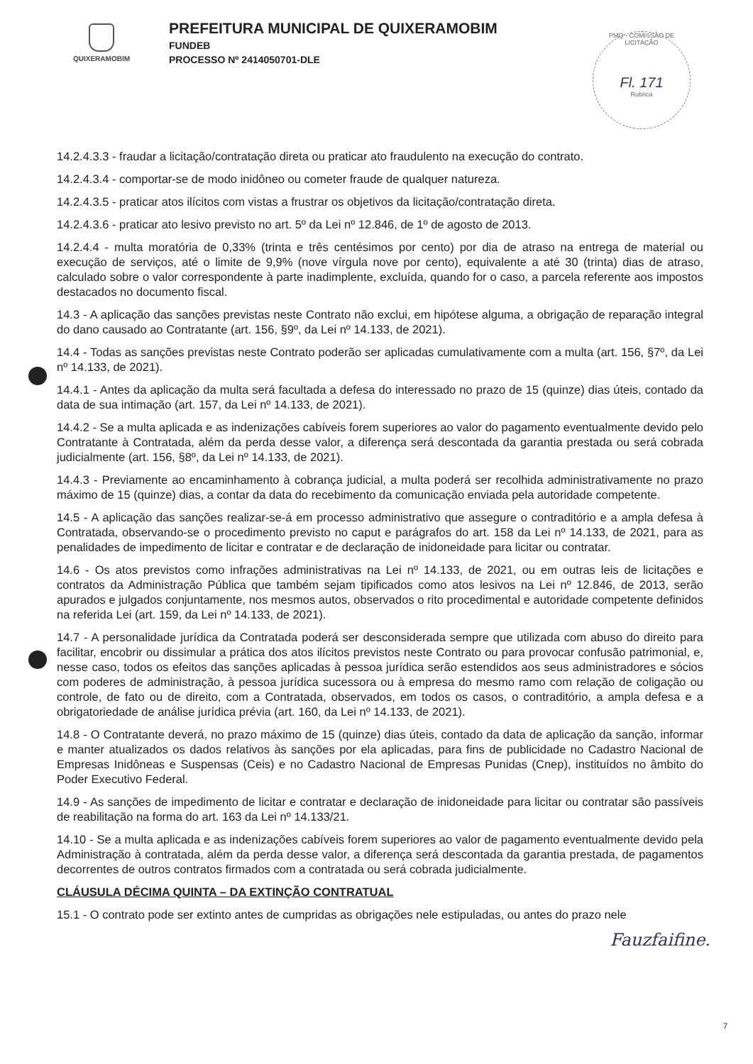QUIXERAMOBIM
PREFEITURA MUNICIPAL DE QUIXERAMOBIM
FUNDEB
PROCESSO Nº 2414050701-DLE
PMQ - COMISSÃO DE LICITAÇÃO
Fl. 171
Rubrica
14.2.4.3.3 - fraudar a licitação/contratação direta ou praticar ato fraudulento na execução do contrato.
14.2.4.3.4 - comportar-se de modo inidôneo ou cometer fraude de qualquer natureza.
14.2.4.3.5 - praticar atos ilícitos com vistas a frustrar os objetivos da licitação/contratação direta.
14.2.4.3.6 - praticar ato lesivo previsto no art. 5º da Lei nº 12.846, de 1º de agosto de 2013.
14.2.4.4 - multa moratória de 0,33% (trinta e três centésimos por cento) por dia de atraso na entrega de material ou execução de serviços, até o limite de 9,9% (nove vírgula nove por cento), equivalente a até 30 (trinta) dias de atraso, calculado sobre o valor correspondente à parte inadimplente, excluída, quando for o caso, a parcela referente aos impostos destacados no documento fiscal.
14.3 - A aplicação das sanções previstas neste Contrato não exclui, em hipótese alguma, a obrigação de reparação integral do dano causado ao Contratante (art. 156, §9º, da Lei nº 14.133, de 2021).
14.4 - Todas as sanções previstas neste Contrato poderão ser aplicadas cumulativamente com a multa (art. 156, §7º, da Lei nº 14.133, de 2021).
14.4.1 - Antes da aplicação da multa será facultada a defesa do interessado no prazo de 15 (quinze) dias úteis, contado da data de sua intimação (art. 157, da Lei nº 14.133, de 2021).
14.4.2 - Se a multa aplicada e as indenizações cabíveis forem superiores ao valor do pagamento eventualmente devido pelo Contratante à Contratada, além da perda desse valor, a diferença será descontada da garantia prestada ou será cobrada judicialmente (art. 156, §8º, da Lei nº 14.133, de 2021).
14.4.3 - Previamente ao encaminhamento à cobrança judicial, a multa poderá ser recolhida administrativamente no prazo máximo de 15 (quinze) dias, a contar da data do recebimento da comunicação enviada pela autoridade competente.
14.5 - A aplicação das sanções realizar-se-á em processo administrativo que assegure o contraditório e a ampla defesa à Contratada, observando-se o procedimento previsto no caput e parágrafos do art. 158 da Lei nº 14.133, de 2021, para as penalidades de impedimento de licitar e contratar e de declaração de inidoneidade para licitar ou contratar.
14.6 - Os atos previstos como infrações administrativas na Lei nº 14.133, de 2021, ou em outras leis de licitações e contratos da Administração Pública que também sejam tipificados como atos lesivos na Lei nº 12.846, de 2013, serão apurados e julgados conjuntamente, nos mesmos autos, observados o rito procedimental e autoridade competente definidos na referida Lei (art. 159, da Lei nº 14.133, de 2021).
14.7 - A personalidade jurídica da Contratada poderá ser desconsiderada sempre que utilizada com abuso do direito para facilitar, encobrir ou dissimular a prática dos atos ilícitos previstos neste Contrato ou para provocar confusão patrimonial, e, nesse caso, todos os efeitos das sanções aplicadas à pessoa jurídica serão estendidos aos seus administradores e sócios com poderes de administração, à pessoa jurídica sucessora ou à empresa do mesmo ramo com relação de coligação ou controle, de fato ou de direito, com a Contratada, observados, em todos os casos, o contraditório, a ampla defesa e a obrigatoriedade de análise jurídica prévia (art. 160, da Lei nº 14.133, de 2021).
14.8 - O Contratante deverá, no prazo máximo de 15 (quinze) dias úteis, contado da data de aplicação da sanção, informar e manter atualizados os dados relativos às sanções por ela aplicadas, para fins de publicidade no Cadastro Nacional de Empresas Inidôneas e Suspensas (Ceis) e no Cadastro Nacional de Empresas Punidas (Cnep), instituídos no âmbito do Poder Executivo Federal.
14.9 - As sanções de impedimento de licitar e contratar e declaração de inidoneidade para licitar ou contratar são passíveis de reabilitação na forma do art. 163 da Lei nº 14.133/21.
14.10 - Se a multa aplicada e as indenizações cabíveis forem superiores ao valor de pagamento eventualmente devido pela Administração à contratada, além da perda desse valor, a diferença será descontada da garantia prestada, de pagamentos decorrentes de outros contratos firmados com a contratada ou será cobrada judicialmente.
CLÁUSULA DÉCIMA QUINTA – DA EXTINÇÃO CONTRATUAL
15.1 - O contrato pode ser extinto antes de cumpridas as obrigações nele estipuladas, ou antes do prazo nele
Fauzfaifine.
7